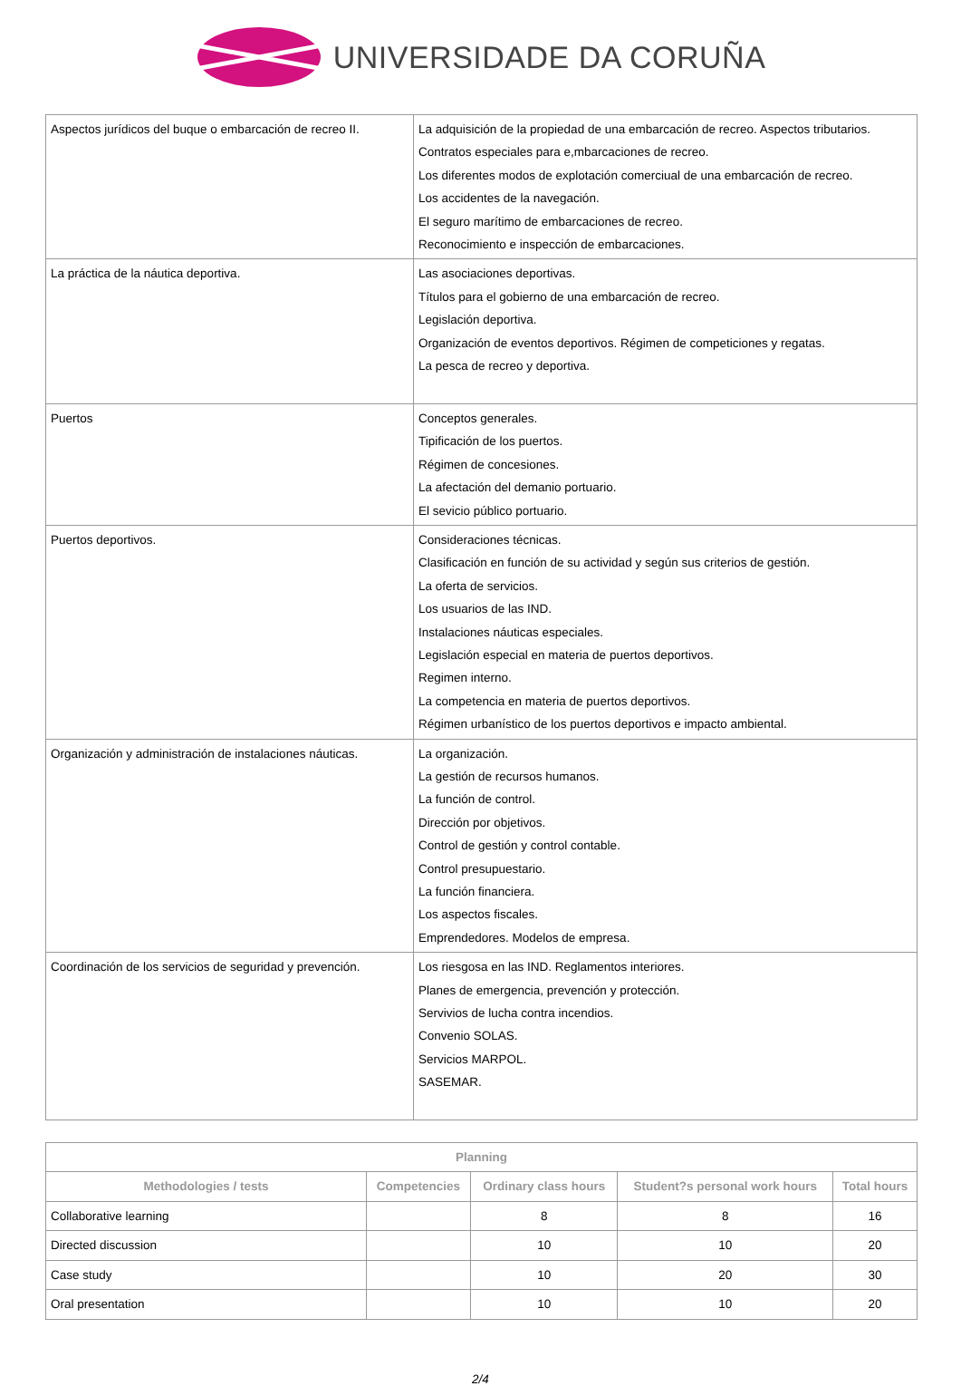UNIVERSIDADE DA CORUÑA
| Aspectos jurídicos del buque o embarcación de recreo II. | La adquisición de la propiedad de una embarcación de recreo. Aspectos tributarios. Contratos especiales para e,mbarcaciones de recreo. Los diferentes modos de explotación comerciual de una embarcación de recreo. Los accidentes de la navegación. El seguro marítimo de embarcaciones de recreo. Reconocimiento e inspección de embarcaciones. |
| La práctica de la náutica deportiva. | Las asociaciones deportivas. Títulos para el gobierno de una embarcación de recreo. Legislación deportiva. Organización de eventos deportivos. Régimen de competiciones y regatas. La pesca de recreo y deportiva. |
| Puertos | Conceptos generales. Tipificación de los puertos. Régimen de concesiones. La afectación del demanio portuario. El sevicio público portuario. |
| Puertos deportivos. | Consideraciones técnicas. Clasificación en función de su actividad y según sus criterios de gestión. La oferta de servicios. Los usuarios de las IND. Instalaciones náuticas especiales. Legislación especial en materia de puertos deportivos. Regimen interno. La competencia en materia de puertos deportivos. Régimen urbanístico de los puertos deportivos e impacto ambiental. |
| Organización y administración de instalaciones náuticas. | La organización. La gestión de recursos humanos. La función de control. Dirección por objetivos. Control de gestión y control contable. Control presupuestario. La función financiera. Los aspectos fiscales. Emprendedores. Modelos de empresa. |
| Coordinación de los servicios de seguridad y prevención. | Los riesgosa en las IND. Reglamentos interiores. Planes de emergencia, prevención y protección. Servivios de lucha contra incendios. Convenio SOLAS. Servicios MARPOL. SASEMAR. |
| Planning | | | | |
| --- | --- | --- | --- | --- |
| Methodologies / tests | Competencies | Ordinary class hours | Student?s personal work hours | Total hours |
| Collaborative learning | | 8 | 8 | 16 |
| Directed discussion | | 10 | 10 | 20 |
| Case study | | 10 | 20 | 30 |
| Oral presentation | | 10 | 10 | 20 |
2/4